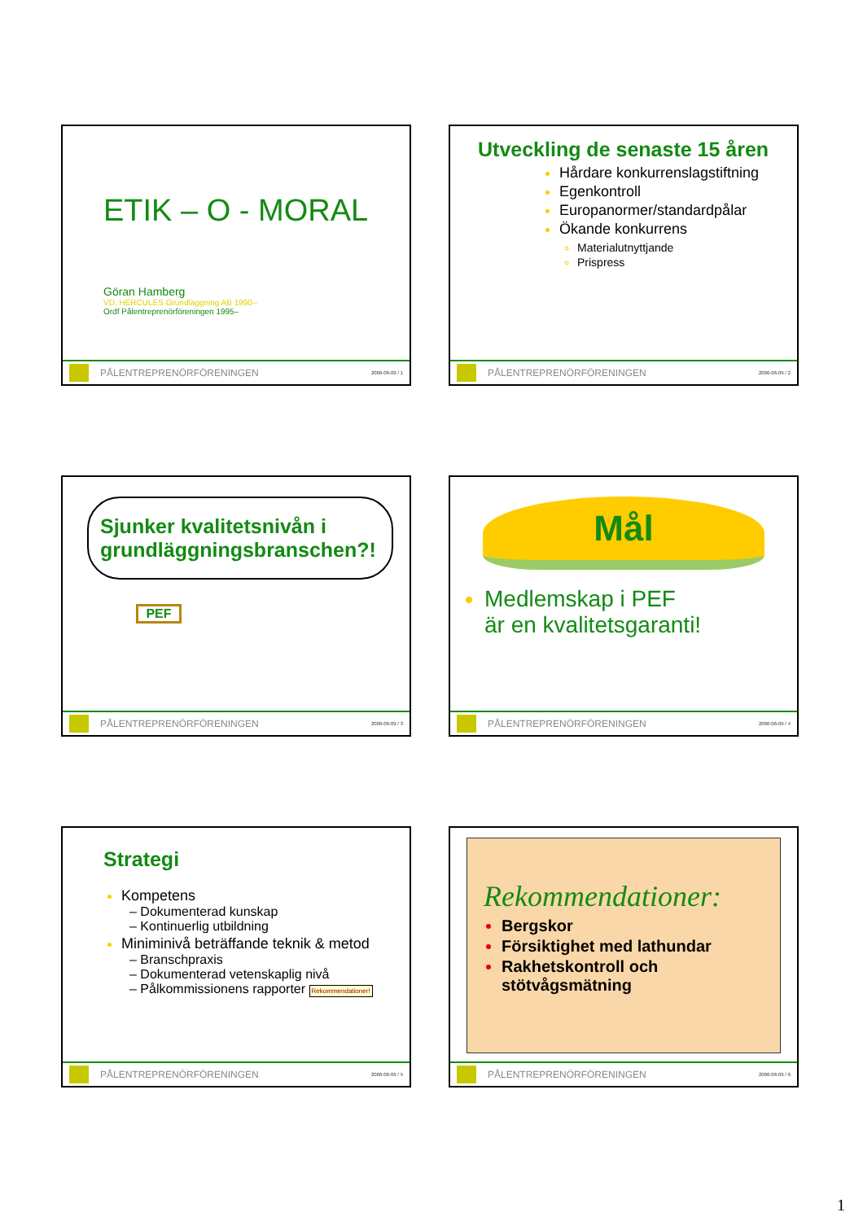ETIK – O - MORAL
Göran Hamberg
VD, HERCULES Grundläggning AB 1990–
Ordf Pålentreprenörföreningen 1995–
PÅLENTREPRENÖRFÖRENINGEN 2006-06-09 / 1
Utveckling de senaste 15 åren
Hårdare konkurrenslagstiftning
Egenkontroll
Europanormer/standardpålar
Ökande konkurrens
Materialutnyttjande
Prispress
PÅLENTREPRENÖRFÖRENINGEN 2006-06-09 / 2
Sjunker kvalitetsnivån i grundläggningsbranschen?!
PEF
PÅLENTREPRENÖRFÖRENINGEN 2006-06-09 / 3
Mål
Medlemskap i PEF
är en kvalitetsgaranti!
PÅLENTREPRENÖRFÖRENINGEN 2006-06-09 / 4
Strategi
Kompetens
– Dokumenterad kunskap
– Kontinuerlig utbildning
Miniminivå beträffande teknik & metod
– Branschpraxis
– Dokumenterad vetenskaplig nivå
– Pålkommissionens rapporter Rekommendationer!
PÅLENTREPRENÖRFÖRENINGEN 2006-06-09 / 5
Rekommendationer:
Bergskor
Försiktighet med lathundar
Rakhetskontroll och stötvågsmätning
PÅLENTREPRENÖRFÖRENINGEN 2006-06-09 / 6
1